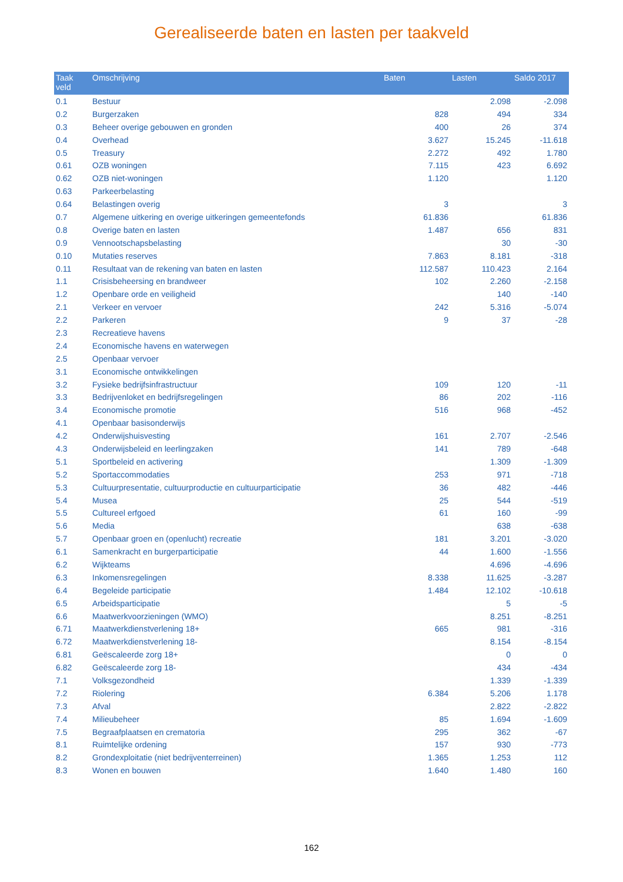Gerealiseerde baten en lasten per taakveld
| Taak veld | Omschrijving | Baten | Lasten | Saldo 2017 |
| --- | --- | --- | --- | --- |
| 0.1 | Bestuur | | 2.098 | -2.098 |
| 0.2 | Burgerzaken | 828 | 494 | 334 |
| 0.3 | Beheer overige gebouwen en gronden | 400 | 26 | 374 |
| 0.4 | Overhead | 3.627 | 15.245 | -11.618 |
| 0.5 | Treasury | 2.272 | 492 | 1.780 |
| 0.61 | OZB woningen | 7.115 | 423 | 6.692 |
| 0.62 | OZB niet-woningen | 1.120 | | 1.120 |
| 0.63 | Parkeerbelasting | | | |
| 0.64 | Belastingen overig | 3 | | 3 |
| 0.7 | Algemene uitkering en overige uitkeringen gemeentefonds | 61.836 | | 61.836 |
| 0.8 | Overige baten en lasten | 1.487 | 656 | 831 |
| 0.9 | Vennootschapsbelasting | | 30 | -30 |
| 0.10 | Mutaties reserves | 7.863 | 8.181 | -318 |
| 0.11 | Resultaat van de rekening van baten en lasten | 112.587 | 110.423 | 2.164 |
| 1.1 | Crisisbeheersing en brandweer | 102 | 2.260 | -2.158 |
| 1.2 | Openbare orde en veiligheid | | 140 | -140 |
| 2.1 | Verkeer en vervoer | 242 | 5.316 | -5.074 |
| 2.2 | Parkeren | 9 | 37 | -28 |
| 2.3 | Recreatieve havens | | | |
| 2.4 | Economische havens en waterwegen | | | |
| 2.5 | Openbaar vervoer | | | |
| 3.1 | Economische ontwikkelingen | | | |
| 3.2 | Fysieke bedrijfsinfrastructuur | 109 | 120 | -11 |
| 3.3 | Bedrijvenloket en bedrijfsregelingen | 86 | 202 | -116 |
| 3.4 | Economische promotie | 516 | 968 | -452 |
| 4.1 | Openbaar basisonderwijs | | | |
| 4.2 | Onderwijshuisvesting | 161 | 2.707 | -2.546 |
| 4.3 | Onderwijsbeleid en leerlingzaken | 141 | 789 | -648 |
| 5.1 | Sportbeleid en activering | | 1.309 | -1.309 |
| 5.2 | Sportaccommodaties | 253 | 971 | -718 |
| 5.3 | Cultuurpresentatie, cultuurproductie en cultuurparticipatie | 36 | 482 | -446 |
| 5.4 | Musea | 25 | 544 | -519 |
| 5.5 | Cultureel erfgoed | 61 | 160 | -99 |
| 5.6 | Media | | 638 | -638 |
| 5.7 | Openbaar groen en (openlucht) recreatie | 181 | 3.201 | -3.020 |
| 6.1 | Samenkracht en burgerparticipatie | 44 | 1.600 | -1.556 |
| 6.2 | Wijkteams | | 4.696 | -4.696 |
| 6.3 | Inkomensregelingen | 8.338 | 11.625 | -3.287 |
| 6.4 | Begeleide participatie | 1.484 | 12.102 | -10.618 |
| 6.5 | Arbeidsparticipatie | | 5 | -5 |
| 6.6 | Maatwerkvoorzieningen (WMO) | | 8.251 | -8.251 |
| 6.71 | Maatwerkdienstverlening 18+ | 665 | 981 | -316 |
| 6.72 | Maatwerkdienstverlening 18- | | 8.154 | -8.154 |
| 6.81 | Geëscaleerde zorg 18+ | | 0 | 0 |
| 6.82 | Geëscaleerde zorg 18- | | 434 | -434 |
| 7.1 | Volksgezondheid | | 1.339 | -1.339 |
| 7.2 | Riolering | 6.384 | 5.206 | 1.178 |
| 7.3 | Afval | | 2.822 | -2.822 |
| 7.4 | Milieubeheer | 85 | 1.694 | -1.609 |
| 7.5 | Begraafplaatsen en crematoria | 295 | 362 | -67 |
| 8.1 | Ruimtelijke ordening | 157 | 930 | -773 |
| 8.2 | Grondexploitatie (niet bedrijventerreinen) | 1.365 | 1.253 | 112 |
| 8.3 | Wonen en bouwen | 1.640 | 1.480 | 160 |
162